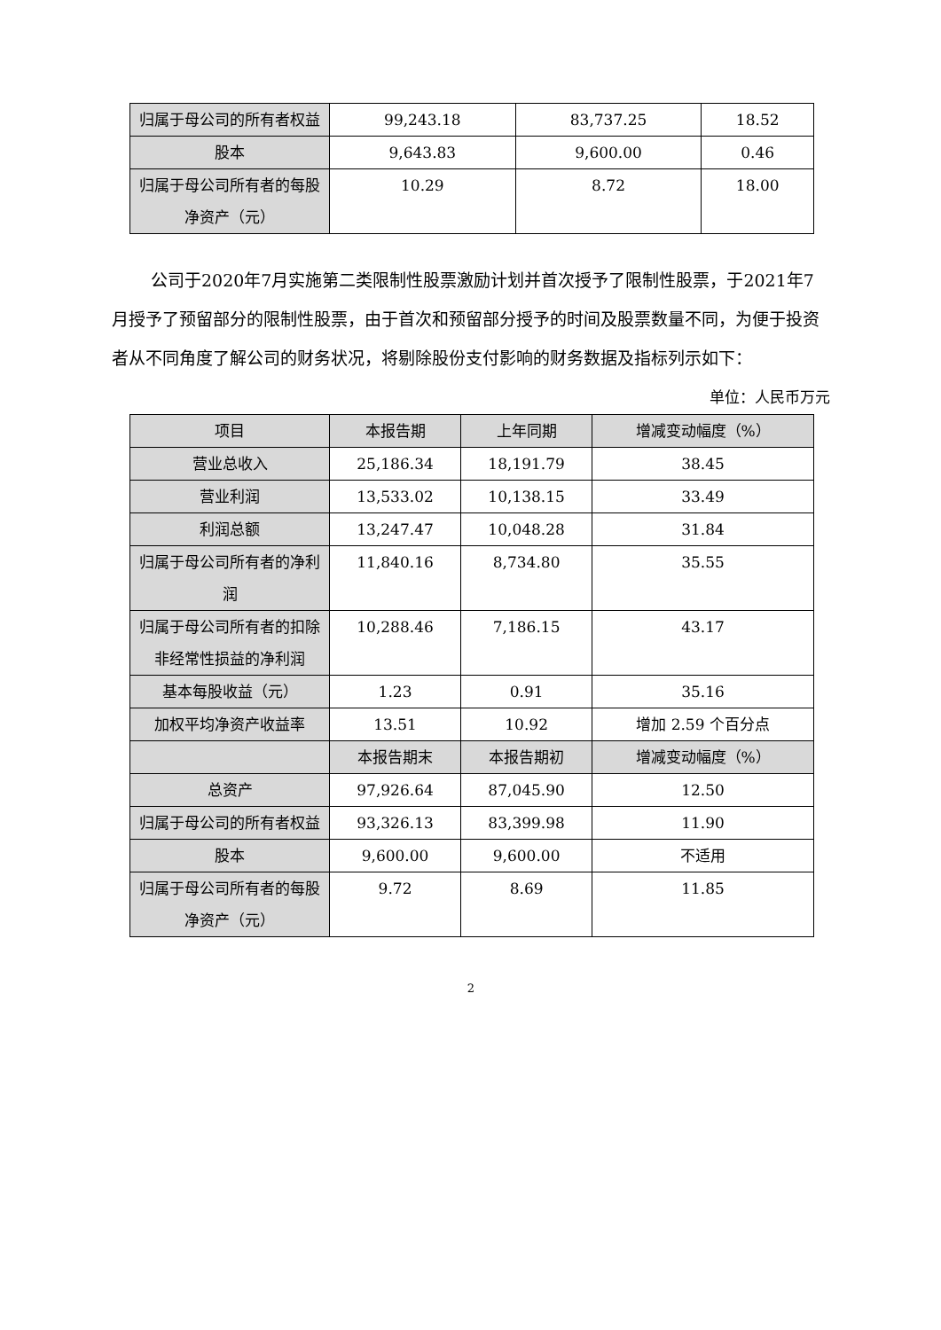| 归属于母公司的所有者权益 | 99,243.18 | 83,737.25 | 18.52 |
| 股本 | 9,643.83 | 9,600.00 | 0.46 |
| 归属于母公司所有者的每股净资产（元） | 10.29 | 8.72 | 18.00 |
公司于2020年7月实施第二类限制性股票激励计划并首次授予了限制性股票，于2021年7月授予了预留部分的限制性股票，由于首次和预留部分授予的时间及股票数量不同，为便于投资者从不同角度了解公司的财务状况，将剔除股份支付影响的财务数据及指标列示如下：
单位：人民币万元
| 项目 | 本报告期 | 上年同期 | 增减变动幅度（%） |
| --- | --- | --- | --- |
| 营业总收入 | 25,186.34 | 18,191.79 | 38.45 |
| 营业利润 | 13,533.02 | 10,138.15 | 33.49 |
| 利润总额 | 13,247.47 | 10,048.28 | 31.84 |
| 归属于母公司所有者的净利润 | 11,840.16 | 8,734.80 | 35.55 |
| 归属于母公司所有者的扣除非经常性损益的净利润 | 10,288.46 | 7,186.15 | 43.17 |
| 基本每股收益（元） | 1.23 | 0.91 | 35.16 |
| 加权平均净资产收益率 | 13.51 | 10.92 | 增加 2.59 个百分点 |
| | 本报告期末 | 本报告期初 | 增减变动幅度（%） |
| 总资产 | 97,926.64 | 87,045.90 | 12.50 |
| 归属于母公司的所有者权益 | 93,326.13 | 83,399.98 | 11.90 |
| 股本 | 9,600.00 | 9,600.00 | 不适用 |
| 归属于母公司所有者的每股净资产（元） | 9.72 | 8.69 | 11.85 |
2